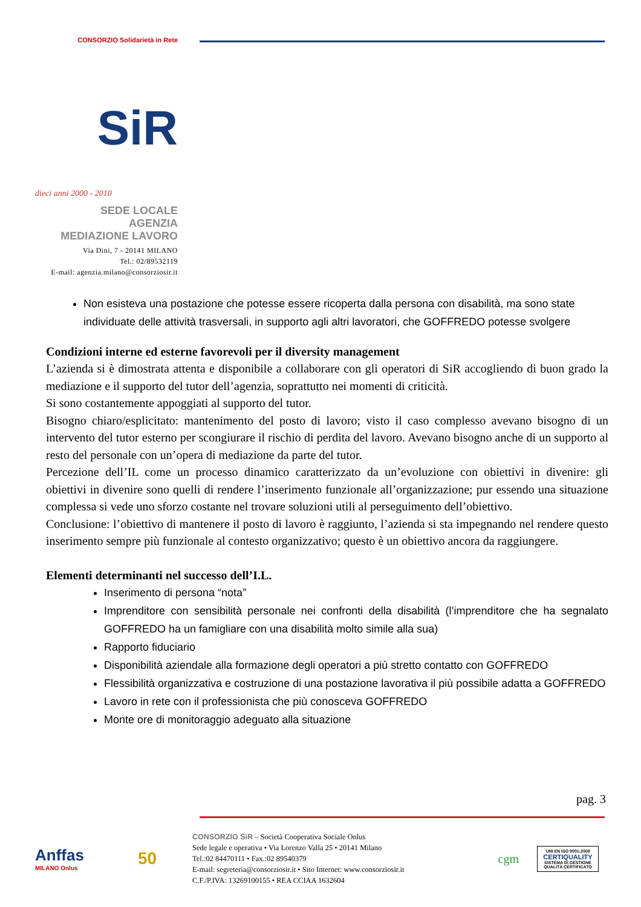CONSORZIO Solidarietà in Rete
SiR
dieci anni 2000 - 2010
SEDE LOCALE
AGENZIA
MEDIAZIONE LAVORO
Via Dini, 7 - 20141 MILANO
Tel.: 02/89532119
E-mail: agenzia.milano@consorziosir.it
Non esisteva una postazione che potesse essere ricoperta dalla persona con disabilità, ma sono state individuate delle attività trasversali, in supporto agli altri lavoratori, che GOFFREDO potesse svolgere
Condizioni interne ed esterne favorevoli per il diversity management
L’azienda si è dimostrata attenta e disponibile a collaborare con gli operatori di SiR accogliendo di buon grado la mediazione e il supporto del tutor dell’agenzia, soprattutto nei momenti di criticità.
Si sono costantemente appoggiati al supporto del tutor.
Bisogno chiaro/esplicitato: mantenimento del posto di lavoro; visto il caso complesso avevano bisogno di un intervento del tutor esterno per scongiurare il rischio di perdita del lavoro. Avevano bisogno anche di un supporto al resto del personale con un’opera di mediazione da parte del tutor.
Percezione dell’IL come un processo dinamico caratterizzato da un’evoluzione con obiettivi in divenire: gli obiettivi in divenire sono quelli di rendere l’inserimento funzionale all’organizzazione; pur essendo una situazione complessa si vede uno sforzo costante nel trovare soluzioni utili al perseguimento dell’obiettivo.
Conclusione: l’obiettivo di mantenere il posto di lavoro è raggiunto, l’azienda si sta impegnando nel rendere questo inserimento sempre più funzionale al contesto organizzativo; questo è un obiettivo ancora da raggiungere.
Elementi determinanti nel successo dell’I.L.
Inserimento di persona “nota”
Imprenditore con sensibilità personale nei confronti della disabilità (l’imprenditore che ha segnalato GOFFREDO ha un famigliare con una disabilità molto simile alla sua)
Rapporto fiduciario
Disponibilità aziendale alla formazione degli operatori a più stretto contatto con GOFFREDO
Flessibilità organizzativa e costruzione di una postazione lavorativa il più possibile adatta a GOFFREDO
Lavoro in rete con il professionista che più conosceva GOFFREDO
Monte ore di monitoraggio adeguato alla situazione
pag. 3
Anffas
MILANO Onlus
50
CONSORZIO SiR – Società Cooperativa Sociale Onlus
Sede legale e operativa • Via Lorenzo Valla 25 • 20141 Milano
Tel.:02 84470111 • Fax.:02 89540379
E-mail: segreteria@consorziosir.it • Sito Internet: www.consorziosir.it
C.F./P.IVA: 13269100155 • REA CCIAA 1632604
cgm
UNI EN ISO 9001:2008
CERTIQUALITY
SISTEMA DI GESTIONE QUALITÀ CERTIFICATO